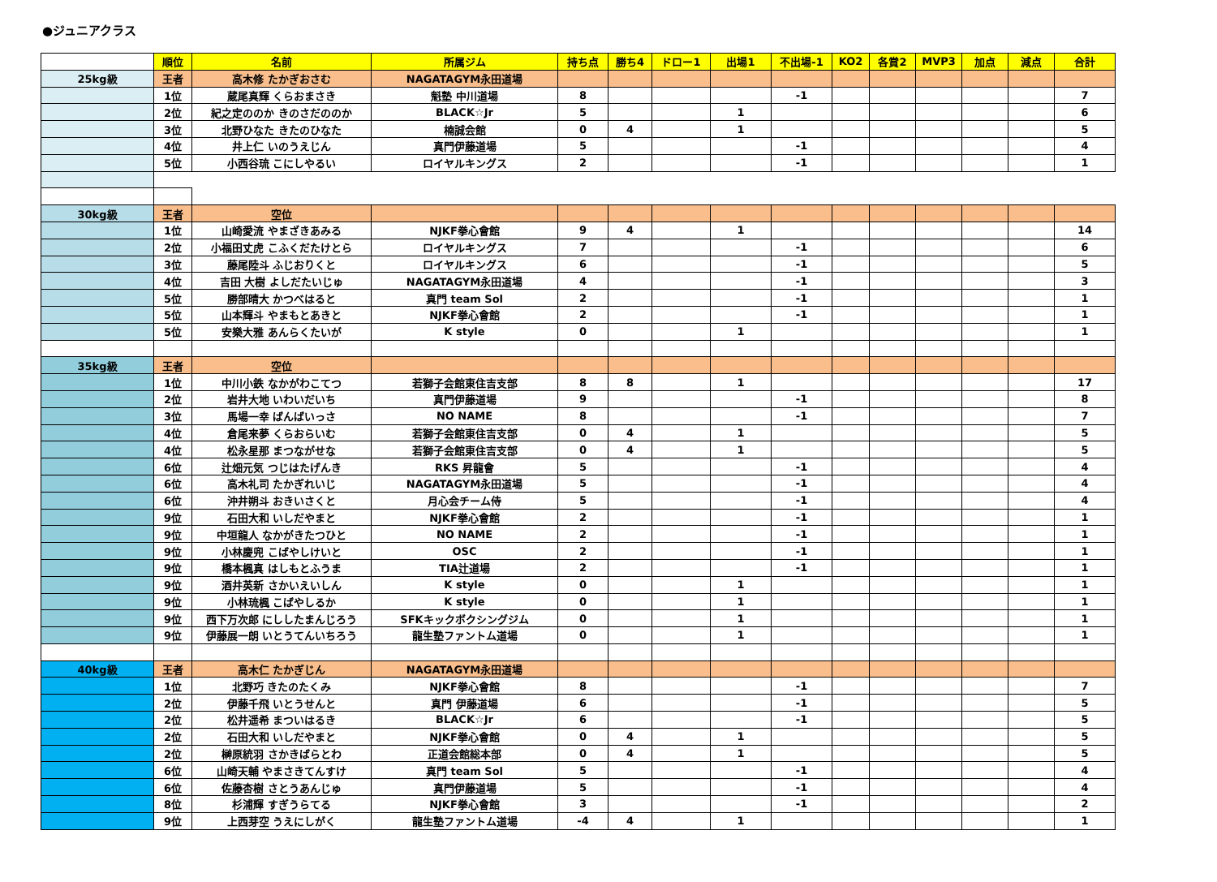●ジュニアクラス
| | 順位 | 名前 | 所属ジム | 持ち点 | 勝ち4 | ドロー1 | 出場1 | 不出場-1 | KO2 | 各賞2 | MVP3 | 加点 | 減点 | 合計 |
| 25kg級 | 王者 | 高木修 たかぎおさむ | NAGATAGYM永田道場 | | | | | | | | | | | |
| | 1位 | 蔵尾真輝 くらおまさき | 魁塾 中川道場 | 8 | | | | -1 | | | | | | 7 |
| | 2位 | 紀之定ののか きのさだののか | BLACK☆Jr | 5 | | | 1 | | | | | | | 6 |
| | 3位 | 北野ひなた きたのひなた | 楠誠会館 | 0 | 4 | | 1 | | | | | | | 5 |
| | 4位 | 井上仁 いのうえじん | 真門伊藤道場 | 5 | | | | -1 | | | | | | 4 |
| | 5位 | 小西谷琉 こにしやるい | ロイヤルキングス | 2 | | | | -1 | | | | | | 1 |
| 30kg級 | 王者 | 空位 | | | | | | | | | | | | |
| | 1位 | 山崎愛流 やまざきあみる | NJKF拳心會館 | 9 | 4 | | 1 | | | | | | | 14 |
| | 2位 | 小福田丈虎 こふくだたけとら | ロイヤルキングス | 7 | | | | -1 | | | | | | 6 |
| | 3位 | 藤尾陸斗 ふじおりくと | ロイヤルキングス | 6 | | | | -1 | | | | | | 5 |
| | 4位 | 吉田 大樹 よしだたいじゅ | NAGATAGYM永田道場 | 4 | | | | -1 | | | | | | 3 |
| | 5位 | 勝部晴大 かつべはると | 真門 team Sol | 2 | | | | -1 | | | | | | 1 |
| | 5位 | 山本輝斗 やまもとあきと | NJKF拳心會館 | 2 | | | | -1 | | | | | | 1 |
| | 5位 | 安樂大雅 あんらくたいが | K style | 0 | | | 1 | | | | | | | 1 |
| 35kg級 | 王者 | 空位 | | | | | | | | | | | | |
| | 1位 | 中川小鉄 なかがわこてつ | 若獅子会館東住吉支部 | 8 | 8 | | 1 | | | | | | | 17 |
| | 2位 | 岩井大地 いわいだいち | 真門伊藤道場 | 9 | | | | -1 | | | | | | 8 |
| | 3位 | 馬場一幸 ばんばいっさ | NO NAME | 8 | | | | -1 | | | | | | 7 |
| | 4位 | 倉尾来夢 くらおらいむ | 若獅子会館東住吉支部 | 0 | 4 | | 1 | | | | | | | 5 |
| | 4位 | 松永星那 まつながせな | 若獅子会館東住吉支部 | 0 | 4 | | 1 | | | | | | | 5 |
| | 6位 | 辻畑元気 つじはたげんき | RKS 昇龍會 | 5 | | | | -1 | | | | | | 4 |
| | 6位 | 高木礼司 たかぎれいじ | NAGATAGYM永田道場 | 5 | | | | -1 | | | | | | 4 |
| | 6位 | 沖井朔斗 おきいさくと | 月心会チーム侍 | 5 | | | | -1 | | | | | | 4 |
| | 9位 | 石田大和 いしだやまと | NJKF拳心會館 | 2 | | | | -1 | | | | | | 1 |
| | 9位 | 中垣龍人 なかがきたつひと | NO NAME | 2 | | | | -1 | | | | | | 1 |
| | 9位 | 小林慶兜 こばやしけいと | OSC | 2 | | | | -1 | | | | | | 1 |
| | 9位 | 橋本楓真 はしもとふうま | TIA辻道場 | 2 | | | | -1 | | | | | | 1 |
| | 9位 | 酒井英新 さかいえいしん | K style | 0 | | | 1 | | | | | | | 1 |
| | 9位 | 小林琉楓 こばやしるか | K style | 0 | | | 1 | | | | | | | 1 |
| | 9位 | 西下万次郎 にししたまんじろう | SFKキックボクシングジム | 0 | | | 1 | | | | | | | 1 |
| | 9位 | 伊藤展一朗 いとうてんいちろう | 龍生塾ファントム道場 | 0 | | | 1 | | | | | | | 1 |
| 40kg級 | 王者 | 高木仁 たかぎじん | NAGATAGYM永田道場 | | | | | | | | | | | |
| | 1位 | 北野巧 きたのたくみ | NJKF拳心會館 | 8 | | | | -1 | | | | | | 7 |
| | 2位 | 伊藤千飛 いとうせんと | 真門 伊藤道場 | 6 | | | | -1 | | | | | | 5 |
| | 2位 | 松井遥希 まついはるき | BLACK☆Jr | 6 | | | | -1 | | | | | | 5 |
| | 2位 | 石田大和 いしだやまと | NJKF拳心會館 | 0 | 4 | | 1 | | | | | | | 5 |
| | 2位 | 榊原統羽 さかきばらとわ | 正道会館総本部 | 0 | 4 | | 1 | | | | | | | 5 |
| | 6位 | 山崎天輔 やまさきてんすけ | 真門 team Sol | 5 | | | | -1 | | | | | | 4 |
| | 6位 | 佐藤杏樹 さとうあんじゅ | 真門伊藤道場 | 5 | | | | -1 | | | | | | 4 |
| | 8位 | 杉浦輝 すぎうらてる | NJKF拳心會館 | 3 | | | | -1 | | | | | | 2 |
| | 9位 | 上西芽空 うえにしがく | 龍生塾ファントム道場 | -4 | 4 | | 1 | | | | | | | 1 |